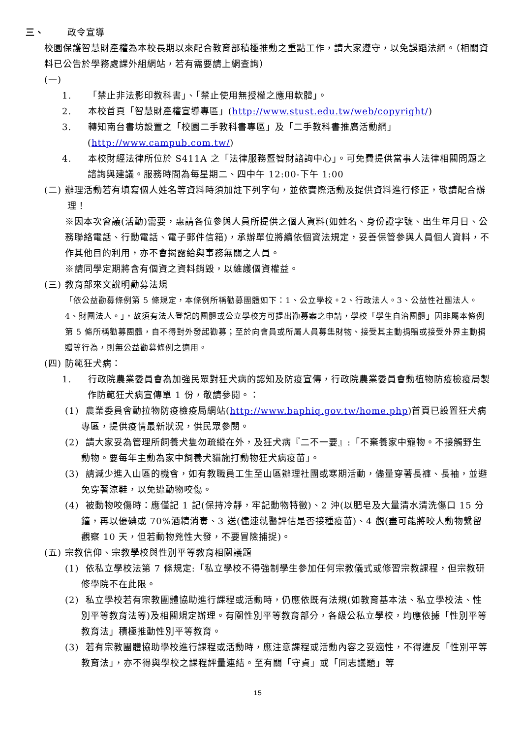三、 政令宣導
校園保護智慧財產權為本校長期以來配合教育部積極推動之重點工作，請大家遵守，以免誤蹈法網。（相關資料已公告於學務處課外組網站，若有需要請上網查詢）
(一)
1. 「禁止非法影印教科書」、「禁止使用無授權之應用軟體」。
2. 本校首頁「智慧財產權宣導專區」(http://www.stust.edu.tw/web/copyright/)
3. 轉知南台書坊設置之「校園二手教科書專區」及「二手教科書推廣活動網」(http://www.campub.com.tw/)
4. 本校財經法律所位於 S411A 之「法律服務暨智財諮詢中心」。可免費提供當事人法律相關問題之諮詢與建議。服務時間為每星期二、四中午 12:00-下午 1:00
(二) 辦理活動若有填寫個人姓名等資料時須加註下列字句，並依實際活動及提供資料進行修正，敬請配合辦理！
※因本次會議(活動)需要，惠請各位參與人員所提供之個人資料(如姓名、身份證字號、出生年月日、公務聯絡電話、行動電話、電子郵件信箱)，承辦單位將續依個資法規定，妥善保管參與人員個人資料，不作其他目的利用，亦不會揭露給與事務無關之人員。
※請同學定期將含有個資之資料銷毀，以維護個資權益。
(三) 教育部來文說明勸募法規
「依公益勸募條例第 5 條規定，本條例所稱勸募團體如下：1、公立學校。2、行政法人。3、公益性社團法人。4、財團法人。」，故須有法人登記的團體或公立學校方可提出勸募案之申請，學校「學生自治團體」因非屬本條例第 5 條所稱勸募團體，自不得對外發起勸募；至於向會員或所屬人員募集財物、接受其主動捐贈或接受外界主動捐贈等行為，則無公益勸募條例之適用。
(四) 防範狂犬病：
1. 行政院農業委員會為加強民眾對狂犬病的認知及防疫宣傳，行政院農業委員會動植物防疫檢疫局製作防範狂犬病宣傳單 1 份，敬請參閱。：
(1) 農業委員會動拉物防疫檢疫局網站(http://www.baphiq.gov.tw/home.php)首頁已設置狂犬病專區，提供疫情最新狀況，供民眾參閱。
(2) 請大家妥為管理所飼養犬隻勿疏縱在外，及狂犬病『二不一要』:「不棄養家中寵物。不接觸野生動物。要每年主動為家中飼養犬貓施打動物狂犬病疫苗」。
(3) 請減少進入山區的機會，如有教職員工生至山區辦理社團或寒期活動，儘量穿著長褲、長袖，並避免穿著涼鞋，以免遭動物咬傷。
(4) 被動物咬傷時：應僅記 1 記(保持冷靜，牢記動物特徵)、2 沖(以肥皂及大量清水清洗傷口 15 分鐘，再以優碘或 70%酒精消毒、3 送(儘速就醫評估是否接種疫苗)、4 觀(盡可能將咬人動物繫留觀察 10 天，但若動物兇性大發，不要冒險捕捉)。
(五) 宗教信仰、宗教學校與性別平等教育相關議題
(1) 依私立學校法第 7 條規定:「私立學校不得強制學生參加任何宗教儀式或修習宗教課程，但宗教研修學院不在此限。
(2) 私立學校若有宗教團體協助進行課程或活動時，仍應依既有法規(如教育基本法、私立學校法、性別平等教育法等)及相關規定辦理。有關性別平等教育部分，各級公私立學校，均應依據「性別平等教育法」積極推動性別平等教育。
(3) 若有宗教團體協助學校進行課程或活動時，應注意課程或活動內容之妥適性，不得違反「性別平等教育法」，亦不得與學校之課程評量連結。至有關「守貞」或「同志議題」等
15